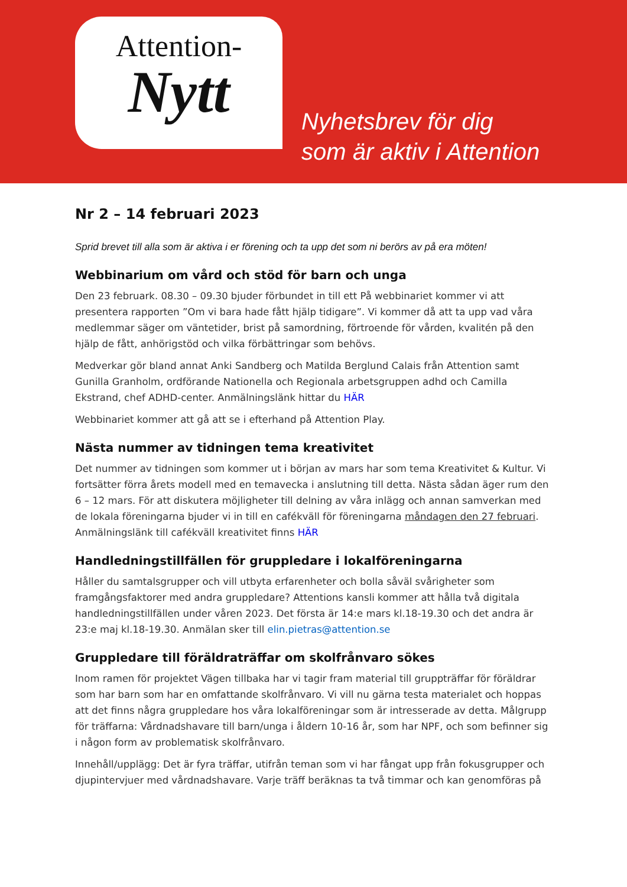Attention-
Nytt
Nyhetsbrev för dig
som är aktiv i Attention
Nr 2 – 14 februari 2023
Sprid brevet till alla som är aktiva i er förening och ta upp det som ni berörs av på era möten!
Webbinarium om vård och stöd för barn och unga
Den 23 februark. 08.30 – 09.30 bjuder förbundet in till ett På webbinariet kommer vi att presentera rapporten ”Om vi bara hade fått hjälp tidigare”. Vi kommer då att ta upp vad våra medlemmar säger om väntetider, brist på samordning, förtroende för vården, kvalitén på den hjälp de fått, anhörigstöd och vilka förbättringar som behövs.
Medverkar gör bland annat Anki Sandberg och Matilda Berglund Calais från Attention samt Gunilla Granholm, ordförande Nationella och Regionala arbetsgruppen adhd och Camilla Ekstrand, chef ADHD-center. Anmälningslänk hittar du HÄR
Webbinariet kommer att gå att se i efterhand på Attention Play.
Nästa nummer av tidningen tema kreativitet
Det nummer av tidningen som kommer ut i början av mars har som tema Kreativitet & Kultur. Vi fortsätter förra årets modell med en temavecka i anslutning till detta. Nästa sådan äger rum den 6 – 12 mars. För att diskutera möjligheter till delning av våra inlägg och annan samverkan med de lokala föreningarna bjuder vi in till en cafékväll för föreningarna måndagen den 27 februari. Anmälningslänk till cafékväll kreativitet finns HÄR
Handledningstillfällen för gruppledare i lokalföreningarna
Håller du samtalsgrupper och vill utbyta erfarenheter och bolla såväl svårigheter som framgångsfaktorer med andra gruppledare? Attentions kansli kommer att hålla två digitala handledningstillfällen under våren 2023. Det första är 14:e mars kl.18-19.30 och det andra är 23:e maj kl.18-19.30. Anmälan sker till elin.pietras@attention.se
Gruppledare till föräldraträffar om skolfrånvaro sökes
Inom ramen för projektet Vägen tillbaka har vi tagir fram material till gruppträffar för föräldrar som har barn som har en omfattande skolfrånvaro. Vi vill nu gärna testa materialet och hoppas att det finns några gruppledare hos våra lokalföreningar som är intresserade av detta. Målgrupp för träffarna: Vårdnadshavare till barn/unga i åldern 10-16 år, som har NPF, och som befinner sig i någon form av problematisk skolfrånvaro.
Innehåll/upplägg: Det är fyra träffar, utifrån teman som vi har fångat upp från fokusgrupper och djupintervjuer med vårdnadshavare. Varje träff beräknas ta två timmar och kan genomföras på